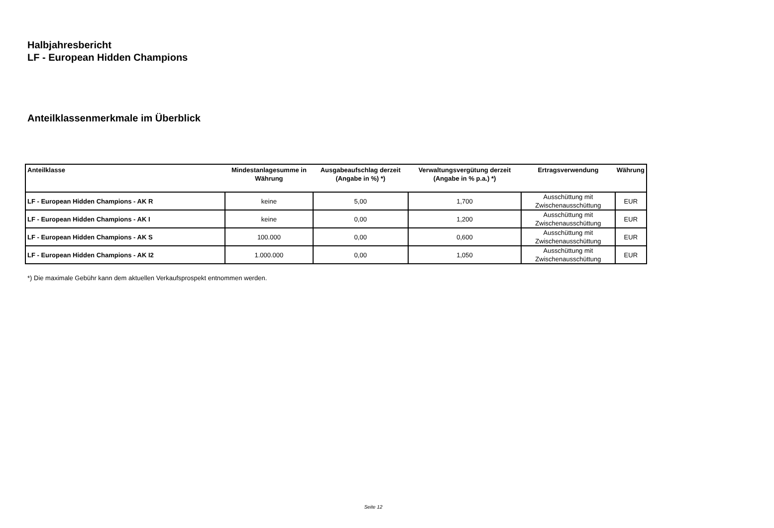Halbjahresbericht
LF - European Hidden Champions
Anteilklassenmerkmale im Überblick
| Anteilklasse | Mindestanlagesumme in Währung | Ausgabeaufschlag derzeit (Angabe in %) *) | Verwaltungsvergütung derzeit (Angabe in % p.a.) *) | Ertragsverwendung | Währung |
| --- | --- | --- | --- | --- | --- |
| LF - European Hidden Champions - AK R | keine | 5,00 | 1,700 | Ausschüttung mit Zwischenausschüttung | EUR |
| LF - European Hidden Champions - AK I | keine | 0,00 | 1,200 | Ausschüttung mit Zwischenausschüttung | EUR |
| LF - European Hidden Champions - AK S | 100.000 | 0,00 | 0,600 | Ausschüttung mit Zwischenausschüttung | EUR |
| LF - European Hidden Champions - AK I2 | 1.000.000 | 0,00 | 1,050 | Ausschüttung mit Zwischenausschüttung | EUR |
*) Die maximale Gebühr kann dem aktuellen Verkaufsprospekt entnommen werden.
Seite 12